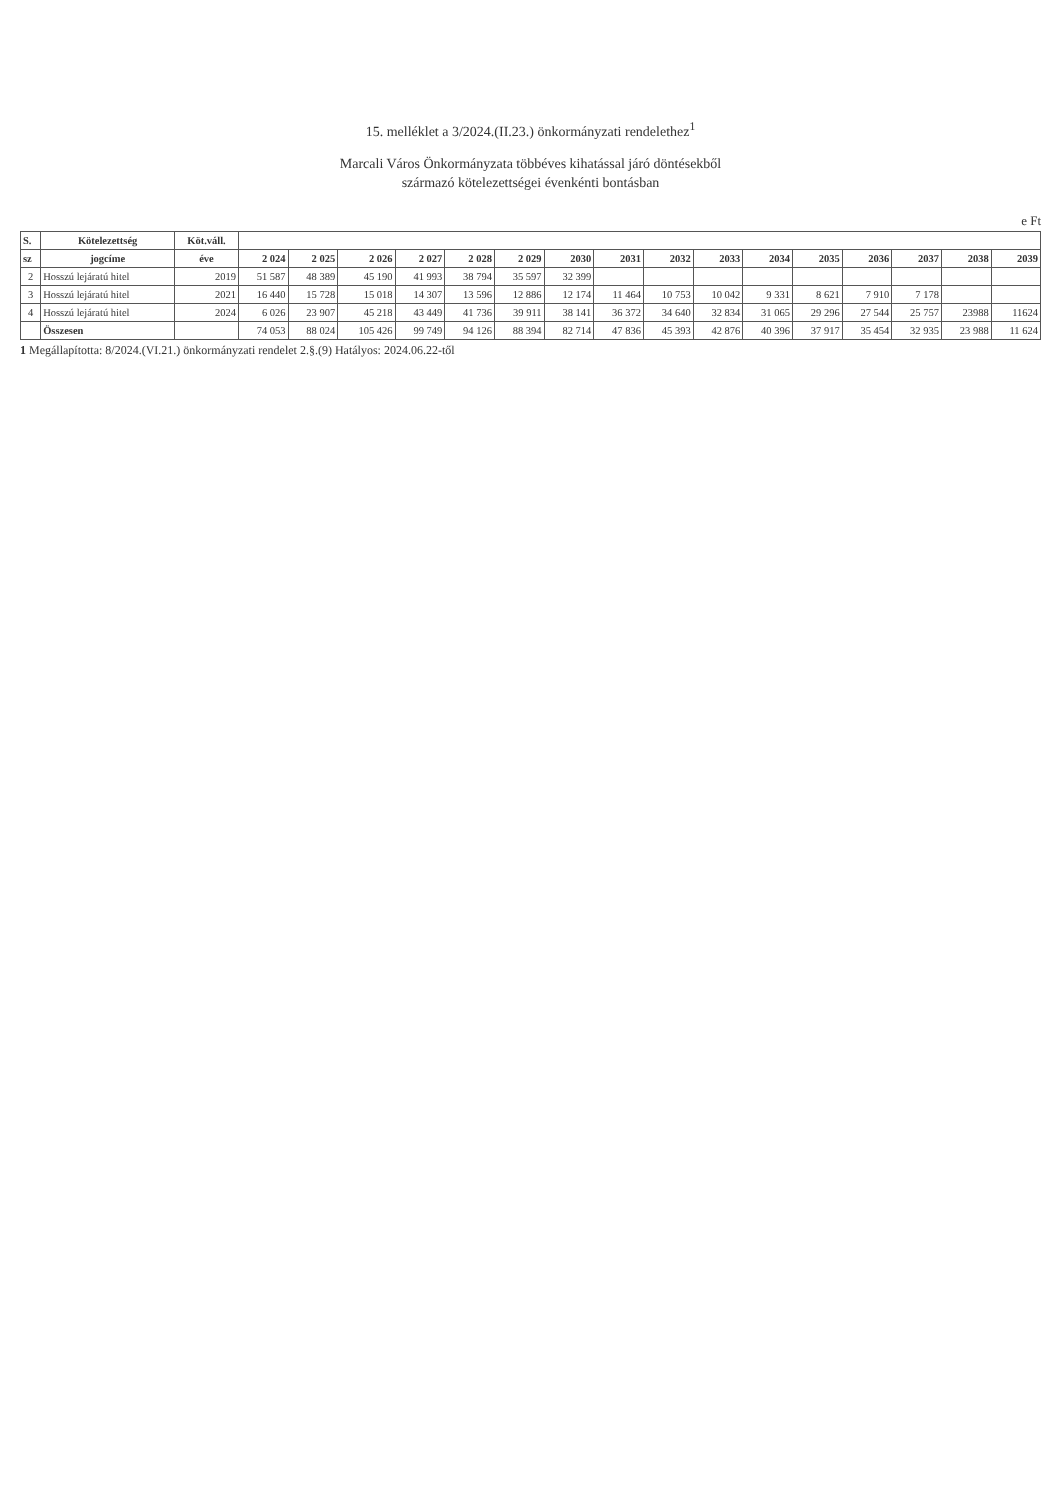15. melléklet a 3/2024.(II.23.) önkormányzati rendelethez<sup>1</sup>
Marcali Város Önkormányzata többéves kihatással járó döntésekből
származó kötelezettségei évenkénti bontásban
e Ft
| S. | Kötelezettség | Köt.váll. | | | | | | | | | | | | | | | | |
| --- | --- | --- | --- | --- | --- | --- | --- | --- | --- | --- | --- | --- | --- | --- | --- | --- | --- | --- |
| sz | jogcíme | éve | 2 024 | 2 025 | 2 026 | 2 027 | 2 028 | 2 029 | 2030 | 2031 | 2032 | 2033 | 2034 | 2035 | 2036 | 2037 | 2038 | 2039 |
| 2 | Hosszú lejáratú hitel | 2019 | 51 587 | 48 389 | 45 190 | 41 993 | 38 794 | 35 597 | 32 399 | | | | | | | | | |
| 3 | Hosszú lejáratú hitel | 2021 | 16 440 | 15 728 | 15 018 | 14 307 | 13 596 | 12 886 | 12 174 | 11 464 | 10 753 | 10 042 | 9 331 | 8 621 | 7 910 | 7 178 | | |
| 4 | Hosszú lejáratú hitel | 2024 | 6 026 | 23 907 | 45 218 | 43 449 | 41 736 | 39 911 | 38 141 | 36 372 | 34 640 | 32 834 | 31 065 | 29 296 | 27 544 | 25 757 | 23988 | 11624 |
| | Összesen | | 74 053 | 88 024 | 105 426 | 99 749 | 94 126 | 88 394 | 82 714 | 47 836 | 45 393 | 42 876 | 40 396 | 37 917 | 35 454 | 32 935 | 23 988 | 11 624 |
1 Megállapította: 8/2024.(VI.21.) önkormányzati rendelet 2.§.(9) Hatályos: 2024.06.22-től